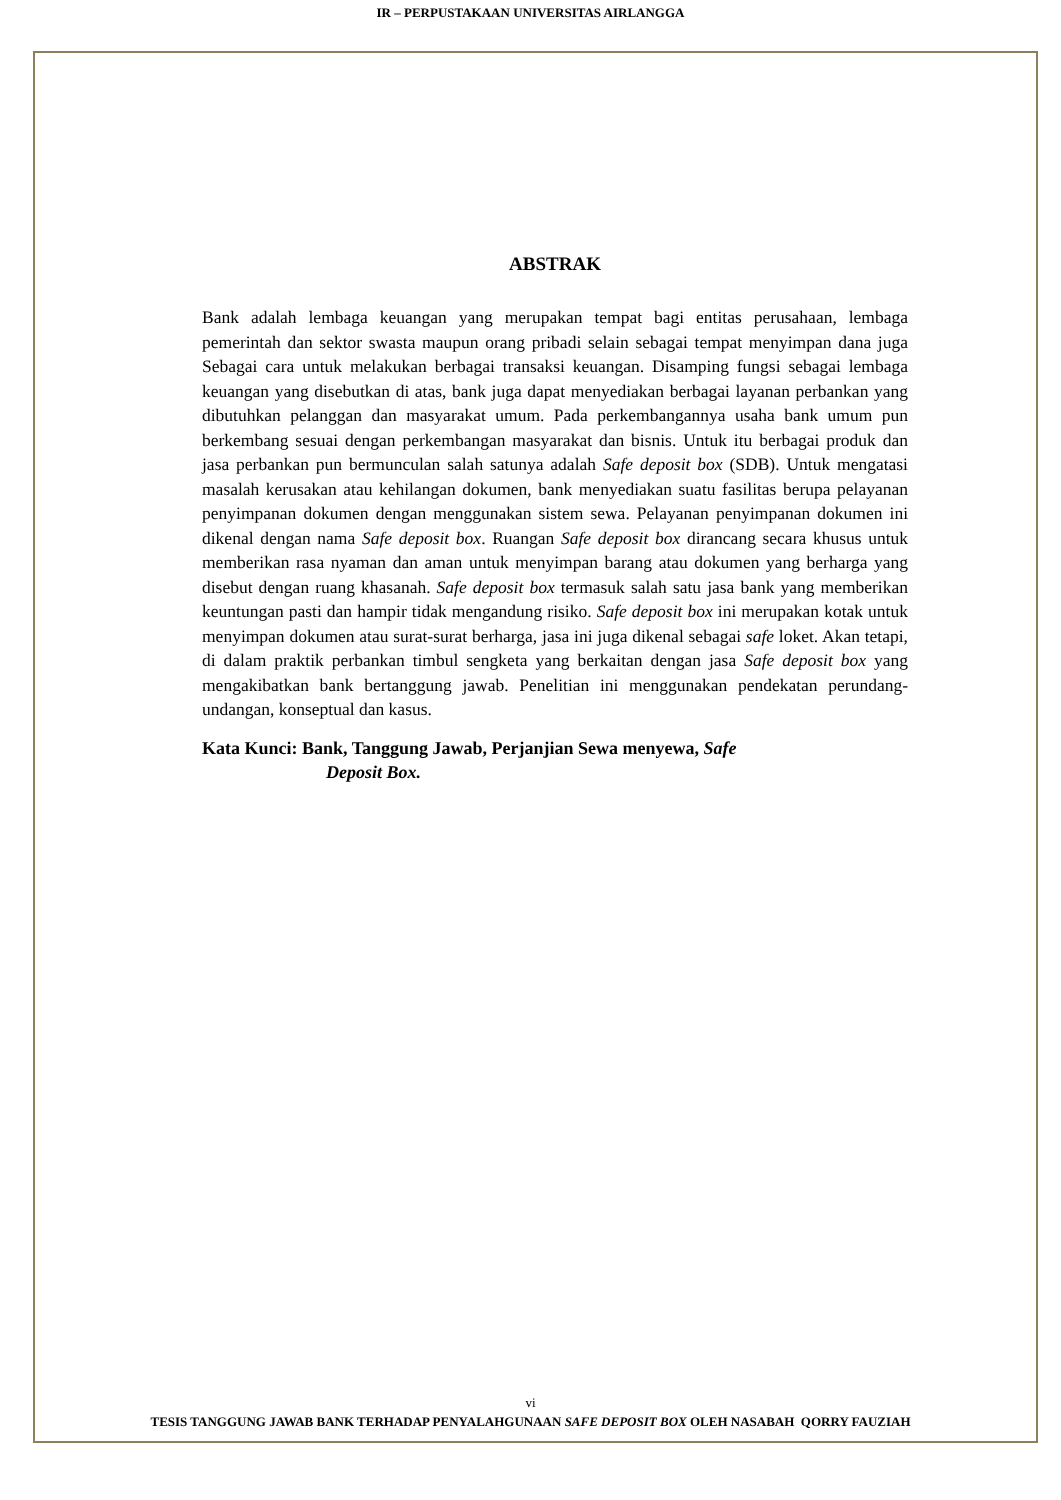IR – PERPUSTAKAAN UNIVERSITAS AIRLANGGA
ABSTRAK
Bank adalah lembaga keuangan yang merupakan tempat bagi entitas perusahaan, lembaga pemerintah dan sektor swasta maupun orang pribadi selain sebagai tempat menyimpan dana juga Sebagai cara untuk melakukan berbagai transaksi keuangan. Disamping fungsi sebagai lembaga keuangan yang disebutkan di atas, bank juga dapat menyediakan berbagai layanan perbankan yang dibutuhkan pelanggan dan masyarakat umum. Pada perkembangannya usaha bank umum pun berkembang sesuai dengan perkembangan masyarakat dan bisnis. Untuk itu berbagai produk dan jasa perbankan pun bermunculan salah satunya adalah Safe deposit box (SDB). Untuk mengatasi masalah kerusakan atau kehilangan dokumen, bank menyediakan suatu fasilitas berupa pelayanan penyimpanan dokumen dengan menggunakan sistem sewa. Pelayanan penyimpanan dokumen ini dikenal dengan nama Safe deposit box. Ruangan Safe deposit box dirancang secara khusus untuk memberikan rasa nyaman dan aman untuk menyimpan barang atau dokumen yang berharga yang disebut dengan ruang khasanah. Safe deposit box termasuk salah satu jasa bank yang memberikan keuntungan pasti dan hampir tidak mengandung risiko. Safe deposit box ini merupakan kotak untuk menyimpan dokumen atau surat-surat berharga, jasa ini juga dikenal sebagai safe loket. Akan tetapi, di dalam praktik perbankan timbul sengketa yang berkaitan dengan jasa Safe deposit box yang mengakibatkan bank bertanggung jawab. Penelitian ini menggunakan pendekatan perundang-undangan, konseptual dan kasus.
Kata Kunci: Bank, Tanggung Jawab, Perjanjian Sewa menyewa, Safe
Deposit Box.
vi
TESIS TANGGUNG JAWAB BANK TERHADAP PENYALAHGUNAAN SAFE DEPOSIT BOX OLEH NASABAH QORRY FAUZIAH